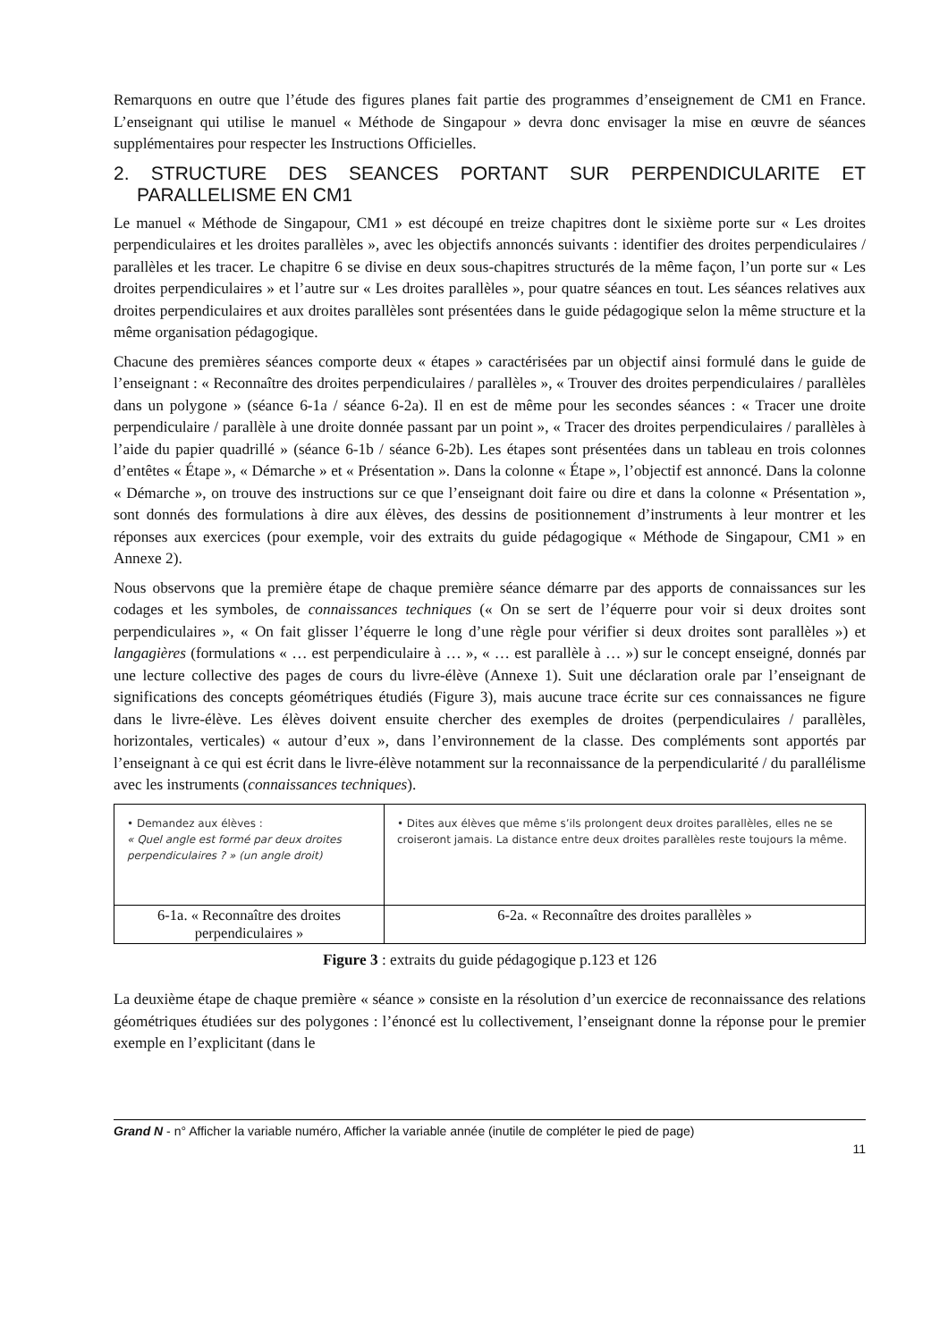Remarquons en outre que l’étude des figures planes fait partie des programmes d’enseignement de CM1 en France. L’enseignant qui utilise le manuel « Méthode de Singapour » devra donc envisager la mise en œuvre de séances supplémentaires pour respecter les Instructions Officielles.
2. STRUCTURE DES SEANCES PORTANT SUR PERPENDICULARITE ET PARALLELISME EN CM1
Le manuel « Méthode de Singapour, CM1 » est découpé en treize chapitres dont le sixième porte sur « Les droites perpendiculaires et les droites parallèles », avec les objectifs annoncés suivants : identifier des droites perpendiculaires / parallèles et les tracer. Le chapitre 6 se divise en deux sous-chapitres structurés de la même façon, l’un porte sur « Les droites perpendiculaires » et l’autre sur « Les droites parallèles », pour quatre séances en tout. Les séances relatives aux droites perpendiculaires et aux droites parallèles sont présentées dans le guide pédagogique selon la même structure et la même organisation pédagogique.
Chacune des premières séances comporte deux « étapes » caractérisées par un objectif ainsi formulé dans le guide de l’enseignant : « Reconnaître des droites perpendiculaires / parallèles », « Trouver des droites perpendiculaires / parallèles dans un polygone » (séance 6-1a / séance 6-2a). Il en est de même pour les secondes séances : « Tracer une droite perpendiculaire / parallèle à une droite donnée passant par un point », « Tracer des droites perpendiculaires / parallèles à l’aide du papier quadrillé » (séance 6-1b / séance 6-2b). Les étapes sont présentées dans un tableau en trois colonnes d’entêtes « Étape », « Démarche » et « Présentation ». Dans la colonne « Étape », l’objectif est annoncé. Dans la colonne « Démarche », on trouve des instructions sur ce que l’enseignant doit faire ou dire et dans la colonne « Présentation », sont donnés des formulations à dire aux élèves, des dessins de positionnement d’instruments à leur montrer et les réponses aux exercices (pour exemple, voir des extraits du guide pédagogique « Méthode de Singapour, CM1 » en Annexe 2).
Nous observons que la première étape de chaque première séance démarre par des apports de connaissances sur les codages et les symboles, de connaissances techniques (« On se sert de l’équerre pour voir si deux droites sont perpendiculaires », « On fait glisser l’équerre le long d’une règle pour vérifier si deux droites sont parallèles ») et langagières (formulations « … est perpendiculaire à … », « … est parallèle à … ») sur le concept enseigné, donnés par une lecture collective des pages de cours du livre-élève (Annexe 1). Suit une déclaration orale par l’enseignant de significations des concepts géométriques étudiés (Figure 3), mais aucune trace écrite sur ces connaissances ne figure dans le livre-élève. Les élèves doivent ensuite chercher des exemples de droites (perpendiculaires / parallèles, horizontales, verticales) « autour d’eux », dans l’environnement de la classe. Des compléments sont apportés par l’enseignant à ce qui est écrit dans le livre-élève notamment sur la reconnaissance de la perpendicularité / du parallélisme avec les instruments (connaissances techniques).
| • Demandez aux élèves : « Quel angle est formé par deux droites perpendiculaires ? » (un angle droit) | • Dites aux élèves que même s’ils prolongent deux droites parallèles, elles ne se croiseront jamais. La distance entre deux droites parallèles reste toujours la même. |
| 6-1a. « Reconnaître des droites perpendiculaires » | 6-2a. « Reconnaître des droites parallèles » |
Figure 3 : extraits du guide pédagogique p.123 et 126
La deuxième étape de chaque première « séance » consiste en la résolution d’un exercice de reconnaissance des relations géométriques étudiées sur des polygones : l’énoncé est lu collectivement, l’enseignant donne la réponse pour le premier exemple en l’explicitant (dans le
Grand N - n° Afficher la variable numéro, Afficher la variable année (inutile de compléter le pied de page)
11